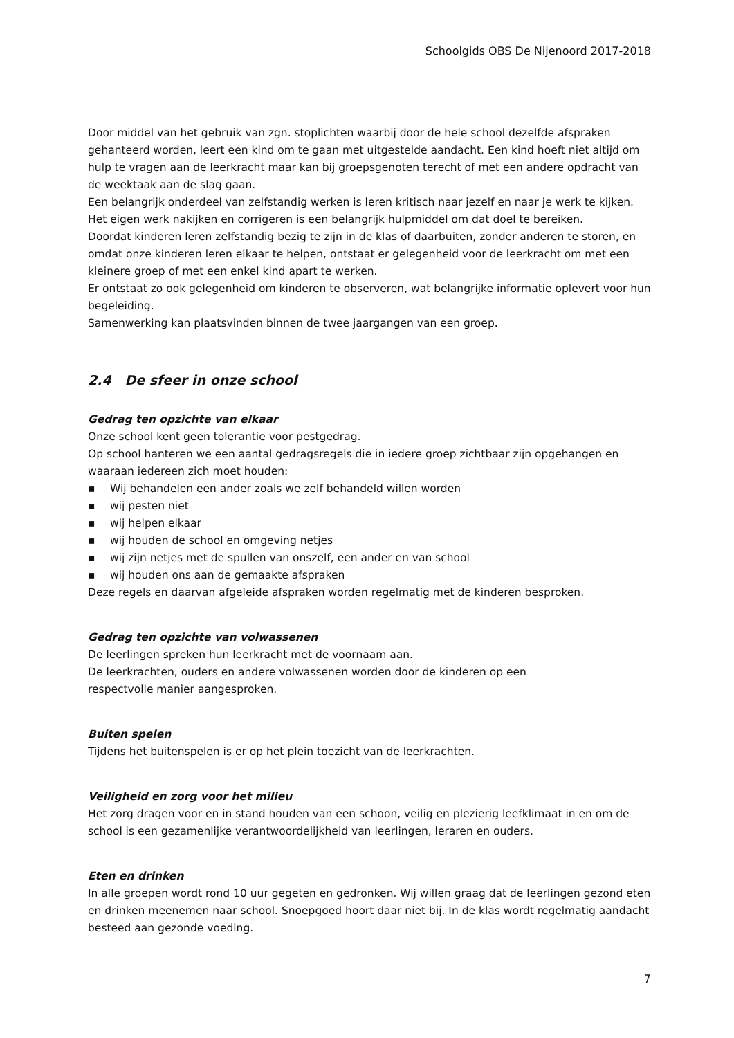Schoolgids OBS De Nijenoord 2017-2018
Door middel van het gebruik van zgn. stoplichten waarbij door de hele school dezelfde afspraken gehanteerd worden, leert een kind om te gaan met uitgestelde aandacht. Een kind hoeft niet altijd om hulp te vragen aan de leerkracht maar kan bij groepsgenoten terecht of met een andere opdracht van de weektaak aan de slag gaan.
Een belangrijk onderdeel van zelfstandig werken is leren kritisch naar jezelf en naar je werk te kijken. Het eigen werk nakijken en corrigeren is een belangrijk hulpmiddel om dat doel te bereiken.
Doordat kinderen leren zelfstandig bezig te zijn in de klas of daarbuiten, zonder anderen te storen, en omdat onze kinderen leren elkaar te helpen, ontstaat er gelegenheid voor de leerkracht om met een kleinere groep of met een enkel kind apart te werken.
Er ontstaat zo ook gelegenheid om kinderen te observeren, wat belangrijke informatie oplevert voor hun begeleiding.
Samenwerking kan plaatsvinden binnen de twee jaargangen van een groep.
2.4 De sfeer in onze school
Gedrag ten opzichte van elkaar
Onze school kent geen tolerantie voor pestgedrag.
Op school hanteren we een aantal gedragsregels die in iedere groep zichtbaar zijn opgehangen en waaraan iedereen zich moet houden:
▪ Wij behandelen een ander zoals we zelf behandeld willen worden
▪ wij pesten niet
▪ wij helpen elkaar
▪ wij houden de school en omgeving netjes
▪ wij zijn netjes met de spullen van onszelf, een ander en van school
▪ wij houden ons aan de gemaakte afspraken
Deze regels en daarvan afgeleide afspraken worden regelmatig met de kinderen besproken.
Gedrag ten opzichte van volwassenen
De leerlingen spreken hun leerkracht met de voornaam aan.
De leerkrachten, ouders en andere volwassenen worden door de kinderen op een
respectvolle manier aangesproken.
Buiten spelen
Tijdens het buitenspelen is er op het plein toezicht van de leerkrachten.
Veiligheid en zorg voor het milieu
Het zorg dragen voor en in stand houden van een schoon, veilig en plezierig leefklimaat in en om de school is een gezamenlijke verantwoordelijkheid van leerlingen, leraren en ouders.
Eten en drinken
In alle groepen wordt rond 10 uur gegeten en gedronken. Wij willen graag dat de leerlingen gezond eten en drinken meenemen naar school. Snoepgoed hoort daar niet bij. In de klas wordt regelmatig aandacht besteed aan gezonde voeding.
7